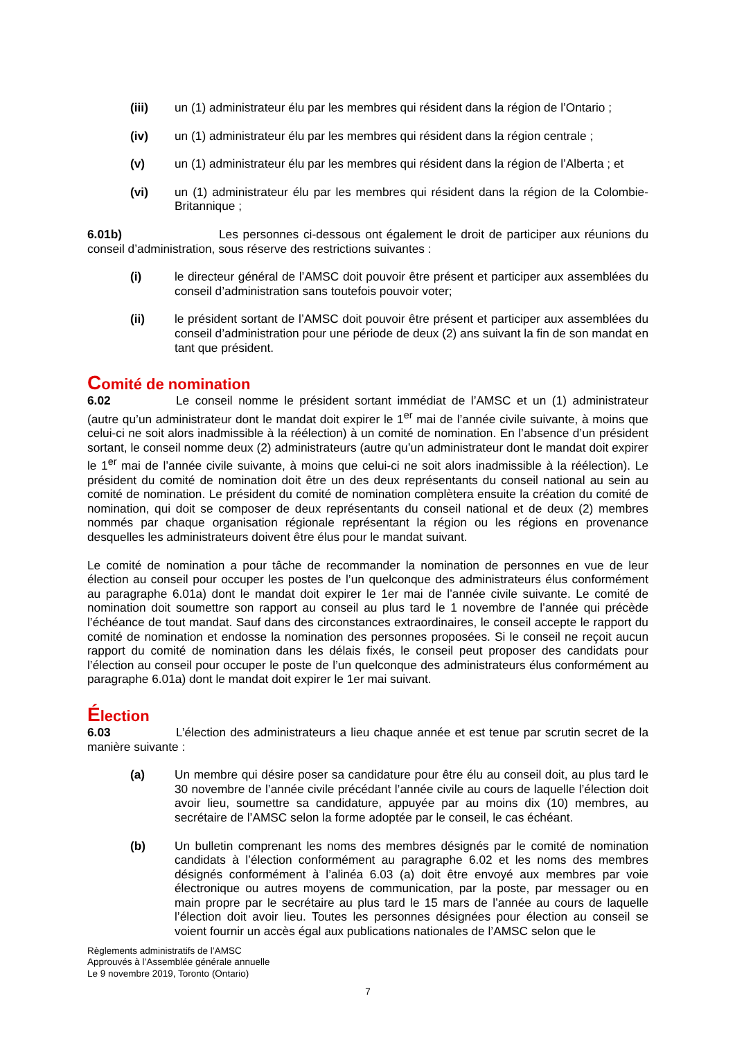(iii) un (1) administrateur élu par les membres qui résident dans la région de l’Ontario ;
(iv) un (1) administrateur élu par les membres qui résident dans la région centrale ;
(v) un (1) administrateur élu par les membres qui résident dans la région de l’Alberta ; et
(vi) un (1) administrateur élu par les membres qui résident dans la région de la Colombie-Britannique ;
6.01b) Les personnes ci-dessous ont également le droit de participer aux réunions du conseil d’administration, sous réserve des restrictions suivantes :
(i) le directeur général de l’AMSC doit pouvoir être présent et participer aux assemblées du conseil d’administration sans toutefois pouvoir voter;
(ii) le président sortant de l’AMSC doit pouvoir être présent et participer aux assemblées du conseil d’administration pour une période de deux (2) ans suivant la fin de son mandat en tant que président.
Comité de nomination
6.02 Le conseil nomme le président sortant immédiat de l’AMSC et un (1) administrateur (autre qu’un administrateur dont le mandat doit expirer le 1<sup>er</sup> mai de l’année civile suivante, à moins que celui-ci ne soit alors inadmissible à la réélection) à un comité de nomination. En l’absence d’un président sortant, le conseil nomme deux (2) administrateurs (autre qu’un administrateur dont le mandat doit expirer le 1<sup>er</sup> mai de l’année civile suivante, à moins que celui-ci ne soit alors inadmissible à la réélection). Le président du comité de nomination doit être un des deux représentants du conseil national au sein au comité de nomination. Le président du comité de nomination complètera ensuite la création du comité de nomination, qui doit se composer de deux représentants du conseil national et de deux (2) membres nommés par chaque organisation régionale représentant la région ou les régions en provenance desquelles les administrateurs doivent être élus pour le mandat suivant.
Le comité de nomination a pour tâche de recommander la nomination de personnes en vue de leur élection au conseil pour occuper les postes de l’un quelconque des administrateurs élus conformément au paragraphe 6.01a) dont le mandat doit expirer le 1er mai de l’année civile suivante. Le comité de nomination doit soumettre son rapport au conseil au plus tard le 1 novembre de l’année qui précède l’échéance de tout mandat. Sauf dans des circonstances extraordinaires, le conseil accepte le rapport du comité de nomination et endosse la nomination des personnes proposées. Si le conseil ne reçoit aucun rapport du comité de nomination dans les délais fixés, le conseil peut proposer des candidats pour l’élection au conseil pour occuper le poste de l’un quelconque des administrateurs élus conformément au paragraphe 6.01a) dont le mandat doit expirer le 1er mai suivant.
Élection
6.03 L’élection des administrateurs a lieu chaque année et est tenue par scrutin secret de la manière suivante :
(a) Un membre qui désire poser sa candidature pour être élu au conseil doit, au plus tard le 30 novembre de l’année civile précédant l’année civile au cours de laquelle l’élection doit avoir lieu, soumettre sa candidature, appuyée par au moins dix (10) membres, au secrétaire de l’AMSC selon la forme adoptée par le conseil, le cas échéant.
(b) Un bulletin comprenant les noms des membres désignés par le comité de nomination candidats à l’élection conformément au paragraphe 6.02 et les noms des membres désignés conformément à l’alinéa 6.03 (a) doit être envoyé aux membres par voie électronique ou autres moyens de communication, par la poste, par messager ou en main propre par le secrétaire au plus tard le 15 mars de l’année au cours de laquelle l’élection doit avoir lieu. Toutes les personnes désignées pour élection au conseil se voient fournir un accès égal aux publications nationales de l’AMSC selon que le
Règlements administratifs de l’AMSC
Approuvés à l’Assemblée générale annuelle
Le 9 novembre 2019, Toronto (Ontario)
7